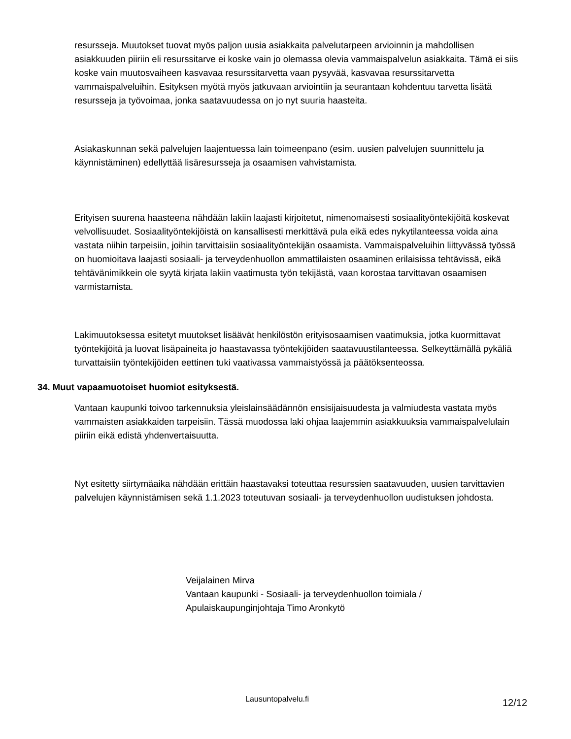resursseja. Muutokset tuovat myös paljon uusia asiakkaita palvelutarpeen arvioinnin ja mahdollisen asiakkuuden piiriin eli resurssitarve ei koske vain jo olemassa olevia vammaispalvelun asiakkaita. Tämä ei siis koske vain muutosvaiheen kasvavaa resurssitarvetta vaan pysyvää, kasvavaa resurssitarvetta vammaispalveluihin. Esityksen myötä myös jatkuvaan arviointiin ja seurantaan kohdentuu tarvetta lisätä resursseja ja työvoimaa, jonka saatavuudessa on jo nyt suuria haasteita.
Asiakaskunnan sekä palvelujen laajentuessa lain toimeenpano (esim. uusien palvelujen suunnittelu ja käynnistäminen) edellyttää lisäresursseja ja osaamisen vahvistamista.
Erityisen suurena haasteena nähdään lakiin laajasti kirjoitetut, nimenomaisesti sosiaalityöntekijöitä koskevat velvollisuudet. Sosiaalityöntekijöistä on kansallisesti merkittävä pula eikä edes nykytilanteessa voida aina vastata niihin tarpeisiin, joihin tarvittaisiin sosiaalityöntekijän osaamista. Vammaispalveluihin liittyvässä työssä on huomioitava laajasti sosiaali- ja terveydenhuollon ammattilaisten osaaminen erilaisissa tehtävissä, eikä tehtävänimikkein ole syytä kirjata lakiin vaatimusta työn tekijästä, vaan korostaa tarvittavan osaamisen varmistamista.
Lakimuutoksessa esitetyt muutokset lisäävät henkilöstön erityisosaamisen vaatimuksia, jotka kuormittavat työntekijöitä ja luovat lisäpaineita jo haastavassa työntekijöiden saatavuustilanteessa. Selkeyttämällä pykäliä turvattaisiin työntekijöiden eettinen tuki vaativassa vammaistyössä ja päätöksenteossa.
34. Muut vapaamuotoiset huomiot esityksestä.
Vantaan kaupunki toivoo tarkennuksia yleislainsäädännön ensisijaisuudesta ja valmiudesta vastata myös vammaisten asiakkaiden tarpeisiin. Tässä muodossa laki ohjaa laajemmin asiakkuuksia vammaispalvelulain piiriin eikä edistä yhdenvertaisuutta.
Nyt esitetty siirtymäaika nähdään erittäin haastavaksi toteuttaa resurssien saatavuuden, uusien tarvittavien palvelujen käynnistämisen sekä 1.1.2023 toteutuvan sosiaali- ja terveydenhuollon uudistuksen johdosta.
Veijalainen Mirva
Vantaan kaupunki - Sosiaali- ja terveydenhuollon toimiala /
Apulaiskaupunginjohtaja Timo Aronkytö
Lausuntopalvelu.fi 12/12